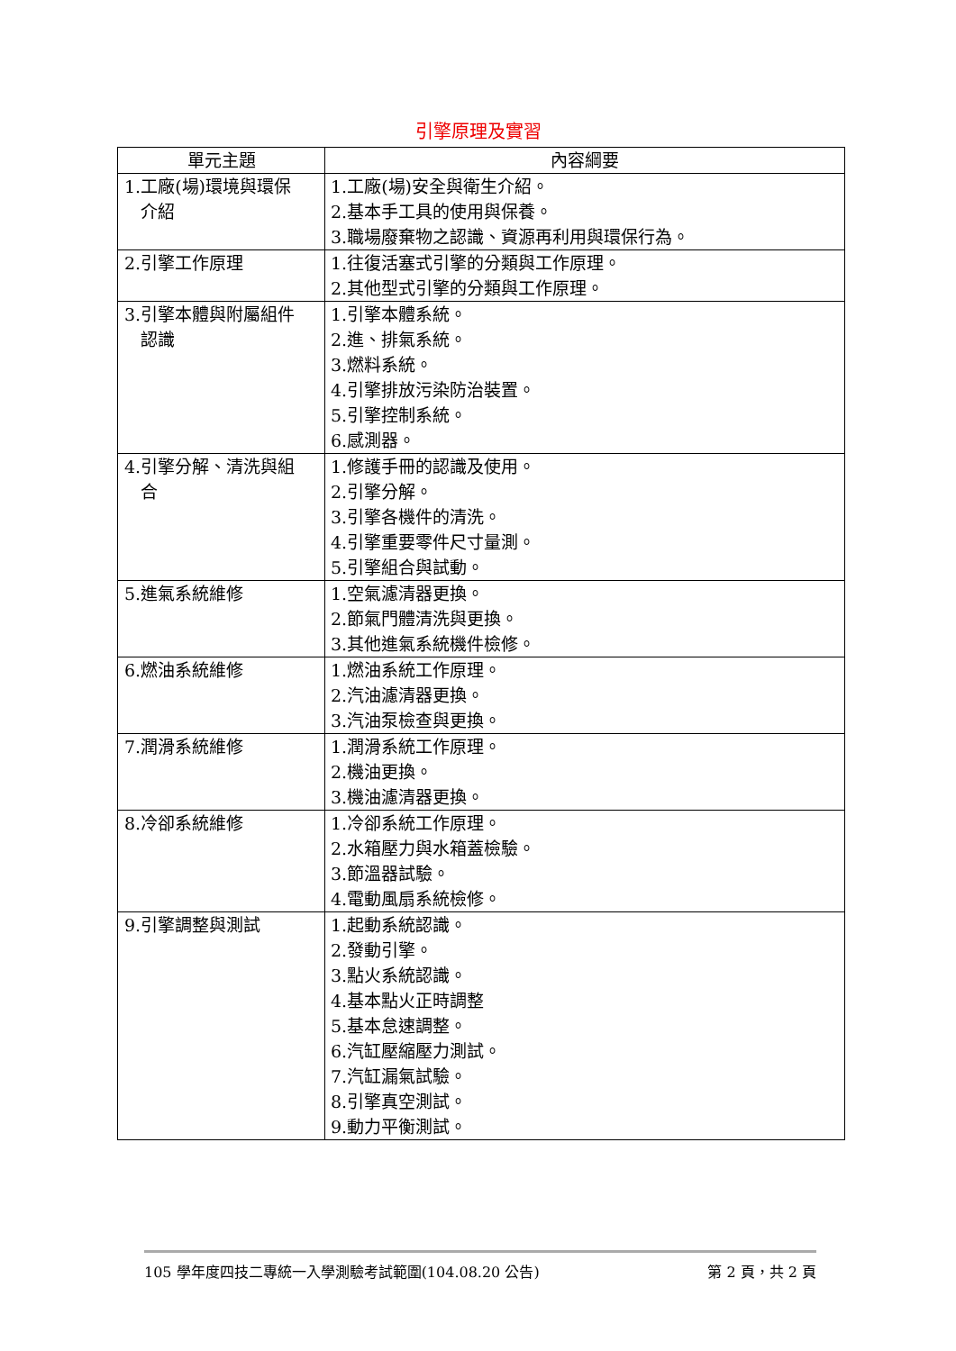引擎原理及實習
| 單元主題 | 內容綱要 |
| --- | --- |
| 1.工廠(場)環境與環保 介紹 | 1.工廠(場)安全與衛生介紹。 2.基本手工具的使用與保養。 3.職場廢棄物之認識、資源再利用與環保行為。 |
| 2.引擎工作原理 | 1.往復活塞式引擎的分類與工作原理。 2.其他型式引擎的分類與工作原理。 |
| 3.引擎本體與附屬組件 認識 | 1.引擎本體系統。 2.進、排氣系統。 3.燃料系統。 4.引擎排放污染防治裝置。 5.引擎控制系統。 6.感測器。 |
| 4.引擎分解、清洗與組 合 | 1.修護手冊的認識及使用。 2.引擎分解。 3.引擎各機件的清洗。 4.引擎重要零件尺寸量測。 5.引擎組合與試動。 |
| 5.進氣系統維修 | 1.空氣濾清器更換。 2.節氣門體清洗與更換。 3.其他進氣系統機件檢修。 |
| 6.燃油系統維修 | 1.燃油系統工作原理。 2.汽油濾清器更換。 3.汽油泵檢查與更換。 |
| 7.潤滑系統維修 | 1.潤滑系統工作原理。 2.機油更換。 3.機油濾清器更換。 |
| 8.冷卻系統維修 | 1.冷卻系統工作原理。 2.水箱壓力與水箱蓋檢驗。 3.節溫器試驗。 4.電動風扇系統檢修。 |
| 9.引擎調整與測試 | 1.起動系統認識。 2.發動引擎。 3.點火系統認識。 4.基本點火正時調整 5.基本怠速調整。 6.汽缸壓縮壓力測試。 7.汽缸漏氣試驗。 8.引擎真空測試。 9.動力平衡測試。 |
105 學年度四技二專統一入學測驗考試範圍(104.08.20 公告) 第 2 頁，共 2 頁